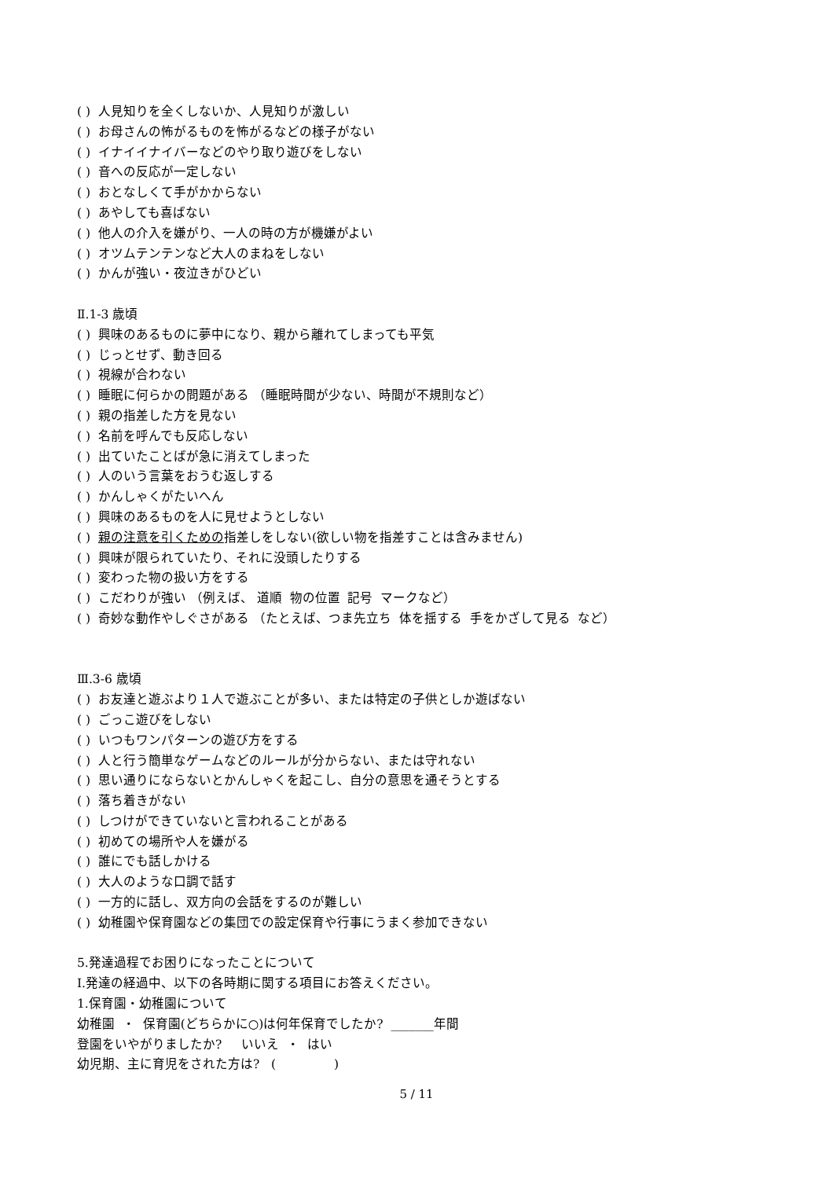( ) 人見知りを全くしないか、人見知りが激しい
( ) お母さんの怖がるものを怖がるなどの様子がない
( ) イナイイナイバーなどのやり取り遊びをしない
( ) 音への反応が一定しない
( ) おとなしくて手がかからない
( ) あやしても喜ばない
( ) 他人の介入を嫌がり、一人の時の方が機嫌がよい
( ) オツムテンテンなど大人のまねをしない
( ) かんが強い・夜泣きがひどい
Ⅱ.1-3 歳頃
( ) 興味のあるものに夢中になり、親から離れてしまっても平気
( ) じっとせず、動き回る
( ) 視線が合わない
( ) 睡眠に何らかの問題がある （睡眠時間が少ない、時間が不規則など）
( ) 親の指差した方を見ない
( ) 名前を呼んでも反応しない
( ) 出ていたことばが急に消えてしまった
( ) 人のいう言葉をおうむ返しする
( ) かんしゃくがたいへん
( ) 興味のあるものを人に見せようとしない
( ) 親の注意を引くための指差しをしない(欲しい物を指差すことは含みません)
( ) 興味が限られていたり、それに没頭したりする
( ) 変わった物の扱い方をする
( ) こだわりが強い （例えば、 道順 物の位置 記号 マークなど）
( ) 奇妙な動作やしぐさがある （たとえば、つま先立ち 体を揺する 手をかざして見る など）
Ⅲ.3-6 歳頃
( ) お友達と遊ぶより１人で遊ぶことが多い、または特定の子供としか遊ばない
( ) ごっこ遊びをしない
( ) いつもワンパターンの遊び方をする
( ) 人と行う簡単なゲームなどのルールが分からない、または守れない
( ) 思い通りにならないとかんしゃくを起こし、自分の意思を通そうとする
( ) 落ち着きがない
( ) しつけができていないと言われることがある
( ) 初めての場所や人を嫌がる
( ) 誰にでも話しかける
( ) 大人のような口調で話す
( ) 一方的に話し、双方向の会話をするのが難しい
( ) 幼稚園や保育園などの集団での設定保育や行事にうまく参加できない
5.発達過程でお困りになったことについて
Ⅰ.発達の経過中、以下の各時期に関する項目にお答えください。
1.保育園・幼稚園について
幼稚園 ・ 保育園(どちらかに○)は何年保育でしたか? _______年間
登園をいやがりましたか? いいえ ・ はい
幼児期、主に育児をされた方は? ( )
5 / 11